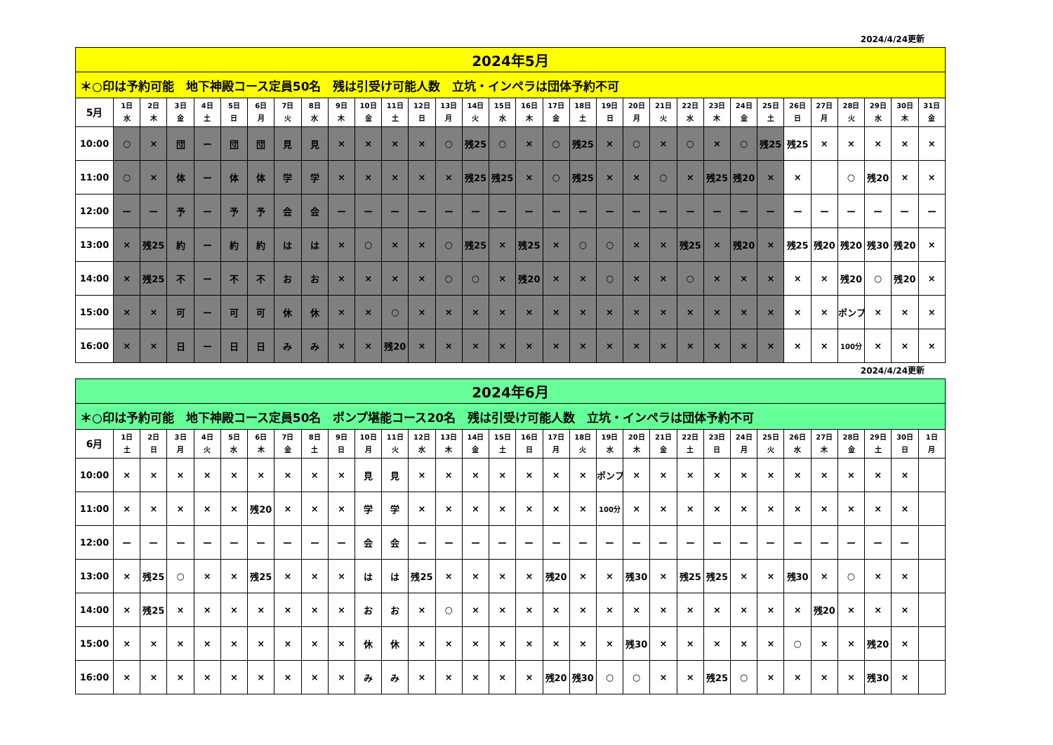2024/4/24更新
| 2024年5月 | | | | | | | | | | | | | | | | | | | | | | | | | | | | | | | |
| ＊○印は予約可能 地下神殿コース定員50名 残は引受け可能人数 立坑・インペラは団体予約不可 | | | | | | | | | | | | | | | | | | | | | | | | | | | | | | | |
| 5月 | 1日 水 | 2日 木 | 3日 金 | 4日 土 | 5日 日 | 6日 月 | 7日 火 | 8日 水 | 9日 木 | 10日 金 | 11日 土 | 12日 日 | 13日 月 | 14日 火 | 15日 水 | 16日 木 | 17日 金 | 18日 土 | 19日 日 | 20日 月 | 21日 火 | 22日 水 | 23日 木 | 24日 金 | 25日 土 | 26日 日 | 27日 月 | 28日 火 | 29日 水 | 30日 木 | 31日 金 |
| 10:00 | ○ | × | 団 | ー | 団 | 団 | 見 | 見 | × | × | × | × | ○ | 残25 | ○ | × | ○ | 残25 | × | ○ | × | ○ | × | ○ | 残25 | 残25 | × | × | × | × | × |
| 11:00 | ○ | × | 体 | ー | 体 | 体 | 学 | 学 | × | × | × | × | × | 残25 | 残25 | × | ○ | 残25 | × | × | ○ | × | 残25 | 残20 | × | × | | ○ | 残20 | × | × |
| 12:00 | ー | ー | 予 | ー | 予 | 予 | 会 | 会 | ー | ー | ー | ー | ー | ー | ー | ー | ー | ー | ー | ー | ー | ー | ー | ー | ー | ー | ー | ー | ー | ー | ー |
| 13:00 | × | 残25 | 約 | ー | 約 | 約 | は | は | × | ○ | × | × | ○ | 残25 | × | 残25 | × | ○ | ○ | × | × | 残25 | × | 残20 | × | 残25 | 残20 | 残20 | 残30 | 残20 | × |
| 14:00 | × | 残25 | 不 | ー | 不 | 不 | お | お | × | × | × | × | ○ | ○ | × | 残20 | × | × | ○ | × | × | ○ | × | × | × | × | × | 残20 | ○ | 残20 | × |
| 15:00 | × | × | 可 | ー | 可 | 可 | 休 | 休 | × | × | ○ | × | × | × | × | × | × | × | × | × | × | × | × | × | × | × | × | ポンプ | × | × | × |
| 16:00 | × | × | 日 | ー | 日 | 日 | み | み | × | × | 残20 | × | × | × | × | × | × | × | × | × | × | × | × | × | × | × | × | 100分 | × | × | × |
2024/4/24更新
| 2024年6月 | | | | | | | | | | | | | | | | | | | | | | | | | | | | | | | |
| ＊○印は予約可能 地下神殿コース定員50名 ポンプ堪能コース20名 残は引受け可能人数 立坑・インペラは団体予約不可 | | | | | | | | | | | | | | | | | | | | | | | | | | | | | | | |
| 6月 | 1日 土 | 2日 日 | 3日 月 | 4日 火 | 5日 水 | 6日 木 | 7日 金 | 8日 土 | 9日 日 | 10日 月 | 11日 火 | 12日 水 | 13日 木 | 14日 金 | 15日 土 | 16日 日 | 17日 月 | 18日 火 | 19日 水 | 20日 木 | 21日 金 | 22日 土 | 23日 日 | 24日 月 | 25日 火 | 26日 水 | 27日 木 | 28日 金 | 29日 土 | 30日 日 | 1日 月 |
| 10:00 | × | × | × | × | × | × | × | × | × | 見 | 見 | × | × | × | × | × | × | × | ポンプ | × | × | × | × | × | × | × | × | × | × | × | |
| 11:00 | × | × | × | × | × | 残20 | × | × | × | 学 | 学 | × | × | × | × | × | × | × | 100分 | × | × | × | × | × | × | × | × | × | × | × | |
| 12:00 | ー | ー | ー | ー | ー | ー | ー | ー | ー | 会 | 会 | ー | ー | ー | ー | ー | ー | ー | ー | ー | ー | ー | ー | ー | ー | ー | ー | ー | ー | ー | |
| 13:00 | × | 残25 | ○ | × | × | 残25 | × | × | × | は | は | 残25 | × | × | × | × | 残20 | × | × | 残30 | × | 残25 | 残25 | × | × | 残30 | × | ○ | × | × | |
| 14:00 | × | 残25 | × | × | × | × | × | × | × | お | お | × | ○ | × | × | × | × | × | × | × | × | × | × | × | × | × | 残20 | × | × | × | |
| 15:00 | × | × | × | × | × | × | × | × | × | 休 | 休 | × | × | × | × | × | × | × | × | 残30 | × | × | × | × | × | ○ | × | × | 残20 | × | |
| 16:00 | × | × | × | × | × | × | × | × | × | み | み | × | × | × | × | × | 残20 | 残30 | ○ | ○ | × | × | 残25 | ○ | × | × | × | × | 残30 | × | |